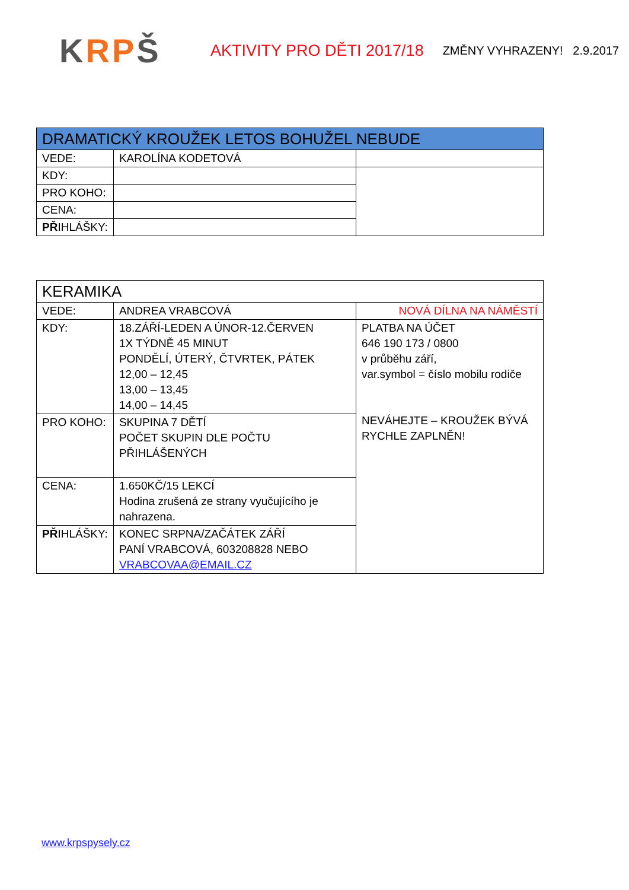KRPŠ
AKTIVITY PRO DĚTI 2017/18
ZMĚNY VYHRAZENY! 2.9.2017
| DRAMATICKÝ KROUŽEK LETOS BOHUŽEL NEBUDE | | |
| VEDE: | KAROLÍNA KODETOVÁ | |
| KDY: | | |
| PRO KOHO: | | |
| CENA: | | |
| PŘ IHLÁŠKY: | | |
| KERAMIKA | | |
| VEDE: | ANDREA VRABCOVÁ | NOVÁ DÍLNA NA NÁMĚSTÍ |
| KDY: | 18.ZÁŘÍ-LEDEN A ÚNOR-12.ČERVEN 1X TÝDNĚ 45 MINUT PONDĚLÍ, ÚTERÝ, ČTVRTEK, PÁTEK 12,00 – 12,45 13,00 – 13,45 14,00 – 14,45 | PLATBA NA ÚČET 646 190 173 / 0800 v průběhu září, var.symbol = číslo mobilu rodiče NEVÁHEJTE – KROUŽEK BÝVÁ RYCHLE ZAPLNĚN! |
| PRO KOHO: | SKUPINA 7 DĚTÍ POČET SKUPIN DLE POČTU PŘIHLÁŠENÝCH | |
| CENA: | 1.650KČ/15 LEKCÍ Hodina zrušená ze strany vyučujícího je nahrazena. | |
| PŘ IHLÁŠKY: | KONEC SRPNA/ZAČÁTEK ZÁŘÍ PANÍ VRABCOVÁ, 603208828 NEBO VRABCOVAA@EMAIL.CZ | |
www.krpspysely.cz